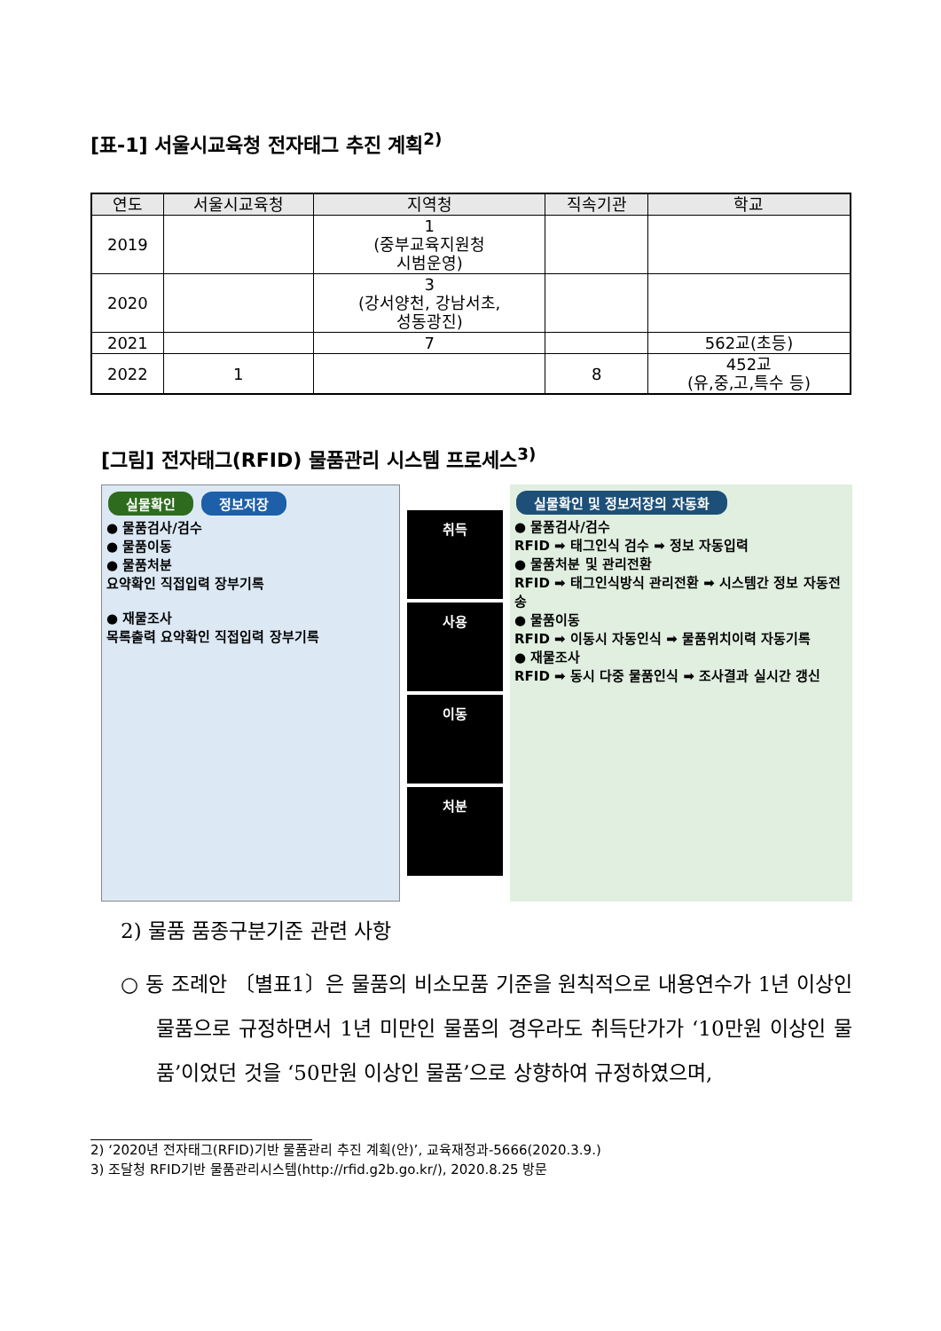[표-1] 서울시교육청 전자태그 추진 계획<sup>2)</sup>
| 연도 | 서울시교육청 | 지역청 | 직속기관 | 학교 |
| --- | --- | --- | --- | --- |
| 2019 | | 1 (중부교육지원청 시범운영) | | |
| 2020 | | 3 (강서양천, 강남서초, 성동광진) | | |
| 2021 | | 7 | | 562교(초등) |
| 2022 | 1 | | 8 | 452교 (유,중,고,특수 등) |
[그림] 전자태그(RFID) 물품관리 시스템 프로세스<sup>3)</sup>
실물확인 정보저장
● 물품검사/검수
● 물품이동
● 물품처분
요약확인 직접입력 장부기록
● 재물조사
목록출력 요약확인 직접입력 장부기록
취득
사용
이동
처분
실물확인 및 정보저장의 자동화
● 물품검사/검수
RFID ➡ 태그인식 검수 ➡ 정보 자동입력
● 물품처분 및 관리전환
RFID ➡ 태그인식방식 관리전환 ➡ 시스템간 정보 자동전송
● 물품이동
RFID ➡ 이동시 자동인식 ➡ 물품위치이력 자동기록
● 재물조사
RFID ➡ 동시 다중 물품인식 ➡ 조사결과 실시간 갱신
2) 물품 품종구분기준 관련 사항
○ 동 조례안 〔별표1〕은 물품의 비소모품 기준을 원칙적으로 내용연수가 1년 이상인 물품으로 규정하면서 1년 미만인 물품의 경우라도 취득단가가 ‘10만원 이상인 물품’이었던 것을 ‘50만원 이상인 물품’으로 상향하여 규정하였으며,
2) ‘2020년 전자태그(RFID)기반 물품관리 추진 계획(안)’, 교육재정과-5666(2020.3.9.)
3) 조달청 RFID기반 물품관리시스템(http://rfid.g2b.go.kr/), 2020.8.25 방문